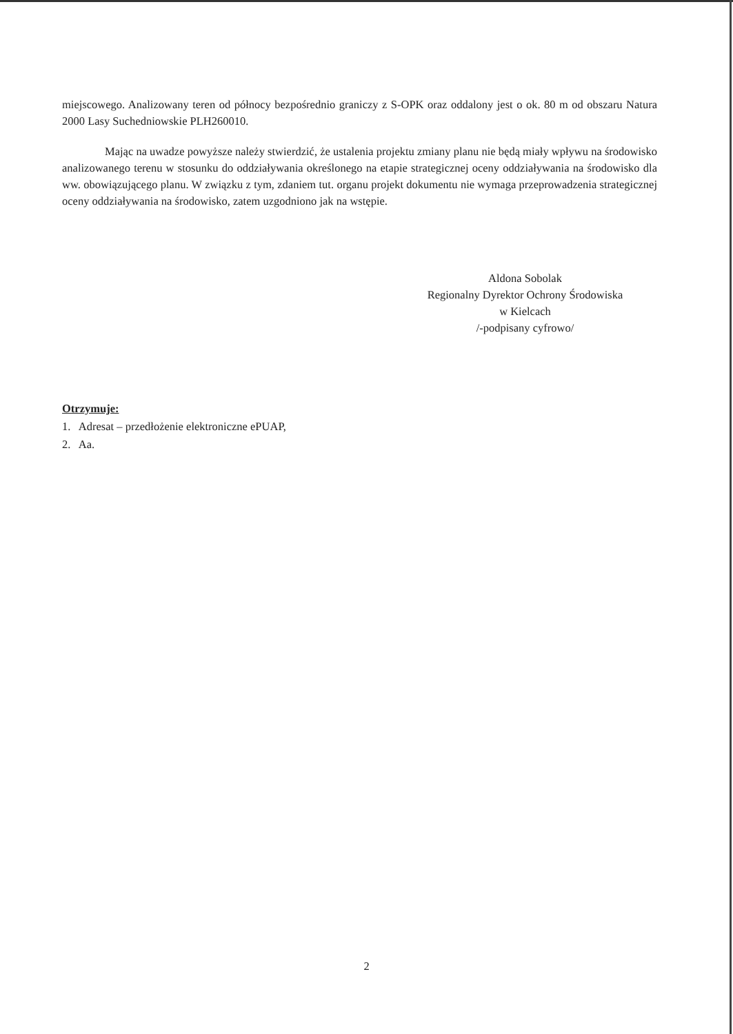miejscowego. Analizowany teren od północy bezpośrednio graniczy z S-OPK oraz oddalony jest o ok. 80 m od obszaru Natura 2000 Lasy Suchedniowskie PLH260010.
Mając na uwadze powyższe należy stwierdzić, że ustalenia projektu zmiany planu nie będą miały wpływu na środowisko analizowanego terenu w stosunku do oddziaływania określonego na etapie strategicznej oceny oddziaływania na środowisko dla ww. obowiązującego planu. W związku z tym, zdaniem tut. organu projekt dokumentu nie wymaga przeprowadzenia strategicznej oceny oddziaływania na środowisko, zatem uzgodniono jak na wstępie.
Aldona Sobolak
Regionalny Dyrektor Ochrony Środowiska
w Kielcach
/-podpisany cyfrowo/
Otrzymuje:
1. Adresat – przedłożenie elektroniczne ePUAP,
2. Aa.
2